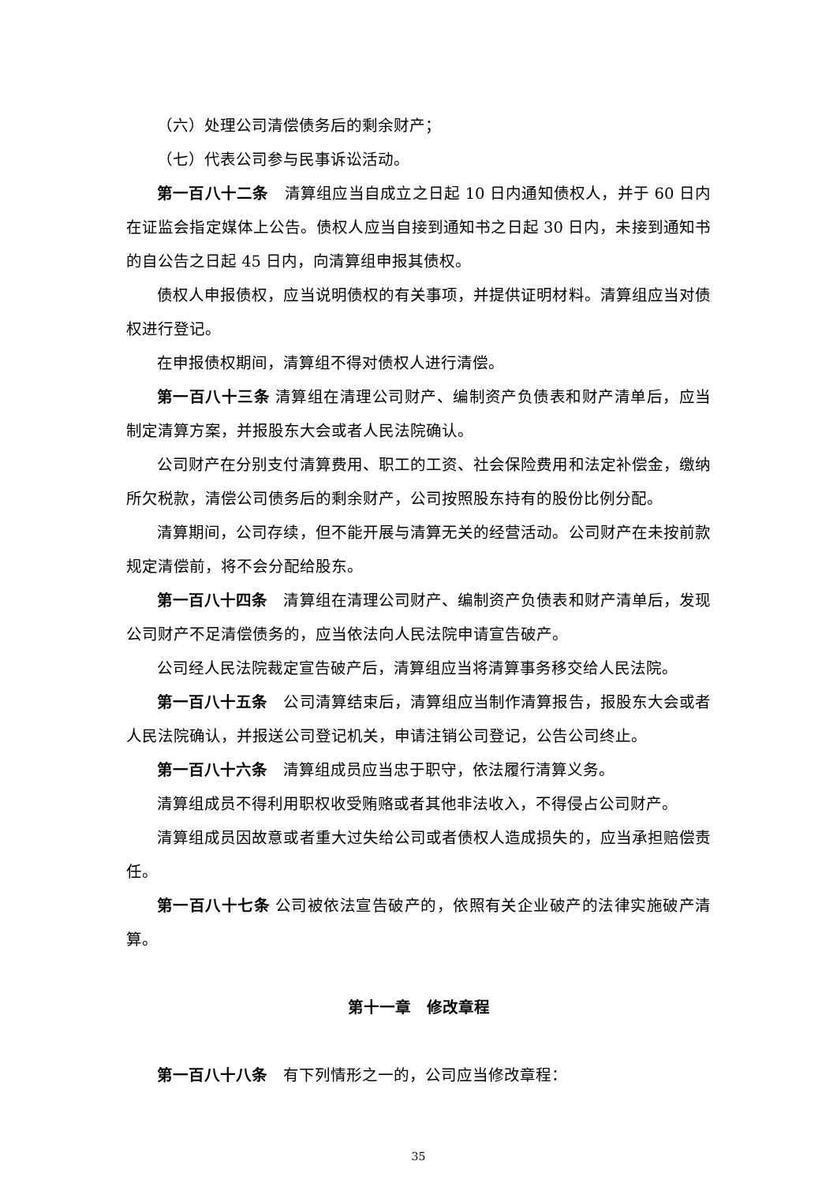（六）处理公司清偿债务后的剩余财产；
（七）代表公司参与民事诉讼活动。
第一百八十二条　清算组应当自成立之日起 10 日内通知债权人，并于 60 日内在证监会指定媒体上公告。债权人应当自接到通知书之日起 30 日内，未接到通知书的自公告之日起 45 日内，向清算组申报其债权。
债权人申报债权，应当说明债权的有关事项，并提供证明材料。清算组应当对债权进行登记。
在申报债权期间，清算组不得对债权人进行清偿。
第一百八十三条 清算组在清理公司财产、编制资产负债表和财产清单后，应当制定清算方案，并报股东大会或者人民法院确认。
公司财产在分别支付清算费用、职工的工资、社会保险费用和法定补偿金，缴纳所欠税款，清偿公司债务后的剩余财产，公司按照股东持有的股份比例分配。
清算期间，公司存续，但不能开展与清算无关的经营活动。公司财产在未按前款规定清偿前，将不会分配给股东。
第一百八十四条　清算组在清理公司财产、编制资产负债表和财产清单后，发现公司财产不足清偿债务的，应当依法向人民法院申请宣告破产。
公司经人民法院裁定宣告破产后，清算组应当将清算事务移交给人民法院。
第一百八十五条　公司清算结束后，清算组应当制作清算报告，报股东大会或者人民法院确认，并报送公司登记机关，申请注销公司登记，公告公司终止。
第一百八十六条　清算组成员应当忠于职守，依法履行清算义务。
清算组成员不得利用职权收受贿赂或者其他非法收入，不得侵占公司财产。
清算组成员因故意或者重大过失给公司或者债权人造成损失的，应当承担赔偿责任。
第一百八十七条 公司被依法宣告破产的，依照有关企业破产的法律实施破产清算。
第十一章　修改章程
第一百八十八条　有下列情形之一的，公司应当修改章程：
35